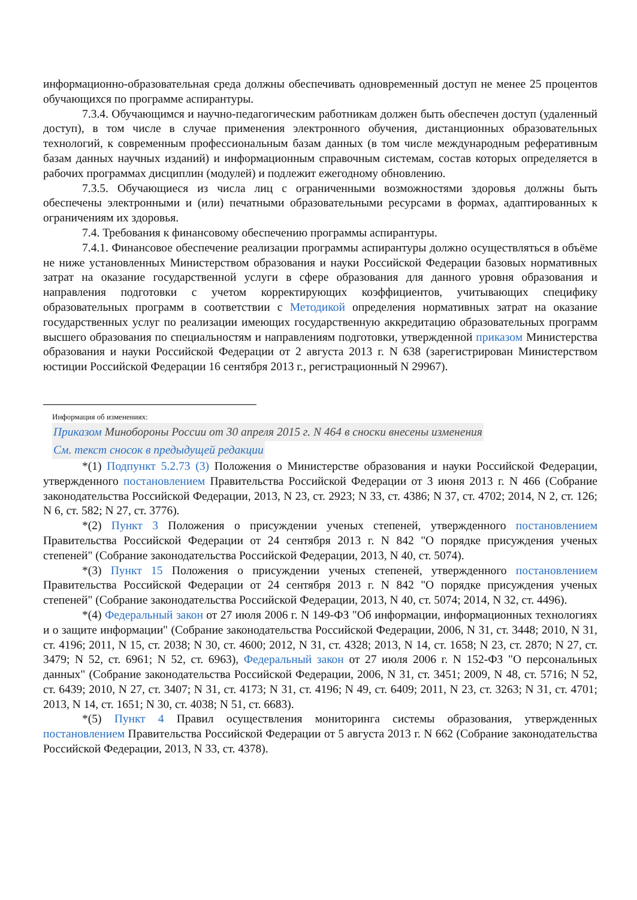информационно-образовательная среда должны обеспечивать одновременный доступ не менее 25 процентов обучающихся по программе аспирантуры.
7.3.4. Обучающимся и научно-педагогическим работникам должен быть обеспечен доступ (удаленный доступ), в том числе в случае применения электронного обучения, дистанционных образовательных технологий, к современным профессиональным базам данных (в том числе международным реферативным базам данных научных изданий) и информационным справочным системам, состав которых определяется в рабочих программах дисциплин (модулей) и подлежит ежегодному обновлению.
7.3.5. Обучающиеся из числа лиц с ограниченными возможностями здоровья должны быть обеспечены электронными и (или) печатными образовательными ресурсами в формах, адаптированных к ограничениям их здоровья.
7.4. Требования к финансовому обеспечению программы аспирантуры.
7.4.1. Финансовое обеспечение реализации программы аспирантуры должно осуществляться в объёме не ниже установленных Министерством образования и науки Российской Федерации базовых нормативных затрат на оказание государственной услуги в сфере образования для данного уровня образования и направления подготовки с учетом корректирующих коэффициентов, учитывающих специфику образовательных программ в соответствии с Методикой определения нормативных затрат на оказание государственных услуг по реализации имеющих государственную аккредитацию образовательных программ высшего образования по специальностям и направлениям подготовки, утвержденной приказом Министерства образования и науки Российской Федерации от 2 августа 2013 г. N 638 (зарегистрирован Министерством юстиции Российской Федерации 16 сентября 2013 г., регистрационный N 29967).
Информация об изменениях:
Приказом Минобороны России от 30 апреля 2015 г. N 464 в сноски внесены изменения
См. текст сносок в предыдущей редакции
*(1) Подпункт 5.2.73 (3) Положения о Министерстве образования и науки Российской Федерации, утвержденного постановлением Правительства Российской Федерации от 3 июня 2013 г. N 466 (Собрание законодательства Российской Федерации, 2013, N 23, ст. 2923; N 33, ст. 4386; N 37, ст. 4702; 2014, N 2, ст. 126; N 6, ст. 582; N 27, ст. 3776).
*(2) Пункт 3 Положения о присуждении ученых степеней, утвержденного постановлением Правительства Российской Федерации от 24 сентября 2013 г. N 842 "О порядке присуждения ученых степеней" (Собрание законодательства Российской Федерации, 2013, N 40, ст. 5074).
*(3) Пункт 15 Положения о присуждении ученых степеней, утвержденного постановлением Правительства Российской Федерации от 24 сентября 2013 г. N 842 "О порядке присуждения ученых степеней" (Собрание законодательства Российской Федерации, 2013, N 40, ст. 5074; 2014, N 32, ст. 4496).
*(4) Федеральный закон от 27 июля 2006 г. N 149-ФЗ "Об информации, информационных технологиях и о защите информации" (Собрание законодательства Российской Федерации, 2006, N 31, ст. 3448; 2010, N 31, ст. 4196; 2011, N 15, ст. 2038; N 30, ст. 4600; 2012, N 31, ст. 4328; 2013, N 14, ст. 1658; N 23, ст. 2870; N 27, ст. 3479; N 52, ст. 6961; N 52, ст. 6963), Федеральный закон от 27 июля 2006 г. N 152-ФЗ "О персональных данных" (Собрание законодательства Российской Федерации, 2006, N 31, ст. 3451; 2009, N 48, ст. 5716; N 52, ст. 6439; 2010, N 27, ст. 3407; N 31, ст. 4173; N 31, ст. 4196; N 49, ст. 6409; 2011, N 23, ст. 3263; N 31, ст. 4701; 2013, N 14, ст. 1651; N 30, ст. 4038; N 51, ст. 6683).
*(5) Пункт 4 Правил осуществления мониторинга системы образования, утвержденных постановлением Правительства Российской Федерации от 5 августа 2013 г. N 662 (Собрание законодательства Российской Федерации, 2013, N 33, ст. 4378).